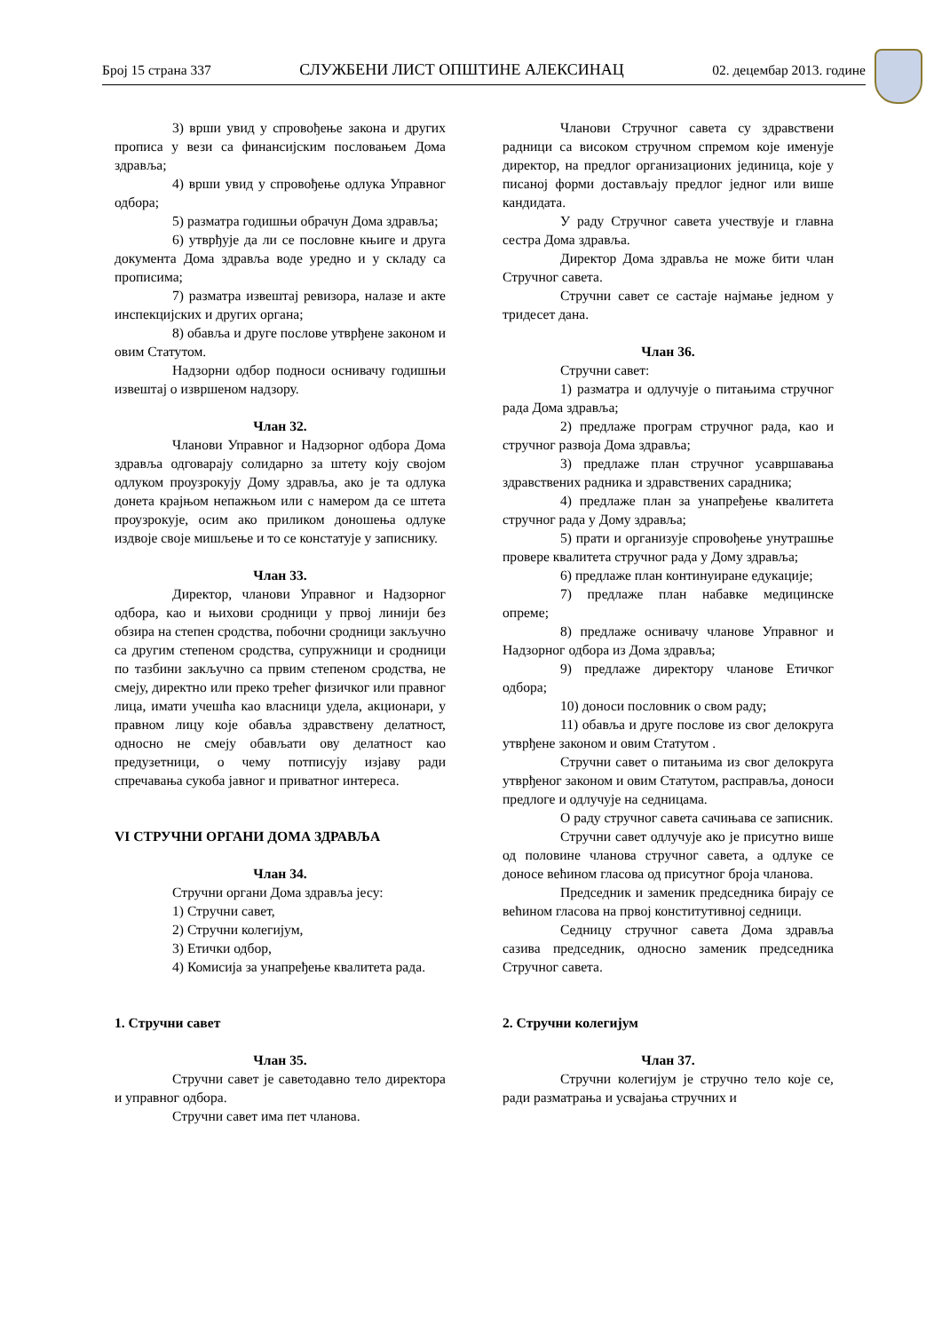Број 15 страна 337 СЛУЖБЕНИ ЛИСТ ОПШТИНЕ АЛЕКСИНАЦ 02. децембар 2013. године
3) врши увид у спровођење закона и других прописа у вези са финансијским пословањем Дома здравља;
4) врши увид у спровођење одлука Управног одбора;
5) разматра годишњи обрачун Дома здравља;
6) утврђује да ли се пословне књиге и друга документа Дома здравља воде уредно и у складу са прописима;
7) разматра извештај ревизора, налазе и акте инспекцијских и других органа;
8) обавља и друге послове утврђене законом и овим Статутом.
Надзорни одбор подноси оснивачу годишњи извештај о извршеном надзору.
Члан 32.
Чланови Управног и Надзорног одбора Дома здравља одговарају солидарно за штету коју својом одлуком проузрокују Дому здравља, ако је та одлука донета крајњом непажњом или с намером да се штета проузрокује, осим ако приликом доношења одлуке издвоје своје мишљење и то се констатује у записнику.
Члан 33.
Директор, чланови Управног и Надзорног одбора, као и њихови сродници у првој линији без обзира на степен сродства, побочни сродници закључно са другим степеном сродства, супружници и сродници по тазбини закључно са првим степеном сродства, не смеју, директно или преко трећег физичког или правног лица, имати учешћа као власници удела, акционари, у правном лицу које обавља здравствену делатност, односно не смеју обављати ову делатност као предузетници, о чему потписују изјаву ради спречавања сукоба јавног и приватног интереса.
VI СТРУЧНИ ОРГАНИ ДОМА ЗДРАВЉА
Члан 34.
Стручни органи Дома здравља јесу:
1) Стручни савет,
2) Стручни колегијум,
3) Етички одбор,
4) Комисија за унапређење квалитета рада.
1. Стручни савет
Члан 35.
Стручни савет је саветодавно тело директора и управног одбора.
Стручни савет има пет чланова.
Чланови Стручног савета су здравствени радници са високом стручном спремом које именује директор, на предлог организационих јединица, које у писаној форми достављају предлог једног или више кандидата.
У раду Стручног савета учествује и главна сестра Дома здравља.
Директор Дома здравља не може бити члан Стручног савета.
Стручни савет се састаје најмање једном у тридесет дана.
Члан 36.
Стручни савет:
1) разматра и одлучује о питањима стручног рада Дома здравља;
2) предлаже програм стручног рада, као и стручног развоја Дома здравља;
3) предлаже план стручног усавршавања здравствених радника и здравствених сарадника;
4) предлаже план за унапређење квалитета стручног рада у Дому здравља;
5) прати и организује спровођење унутрашње провере квалитета стручног рада у Дому здравља;
6) предлаже план континуиране едукације;
7) предлаже план набавке медицинске опреме;
8) предлаже оснивачу чланове Управног и Надзорног одбора из Дома здравља;
9) предлаже директору чланове Етичког одбора;
10) доноси пословник о свом раду;
11) обавља и друге послове из свог делокруга утврђене законом и овим Статутом .
Стручни савет о питањима из свог делокруга утврђеног законом и овим Статутом, расправља, доноси предлоге и одлучује на седницама.
О раду стручног савета сачињава се записник.
Стручни савет одлучује ако је присутно више од половине чланова стручног савета, а одлуке се доносе већином гласова од присутног броја чланова.
Председник и заменик председника бирају се већином гласова на првој конститутивној седници.
Седницу стручног савета Дома здравља сазива председник, односно заменик председника Стручног савета.
2. Стручни колегијум
Члан 37.
Стручни колегијум је стручно тело које се, ради разматрања и усвајања стручних и